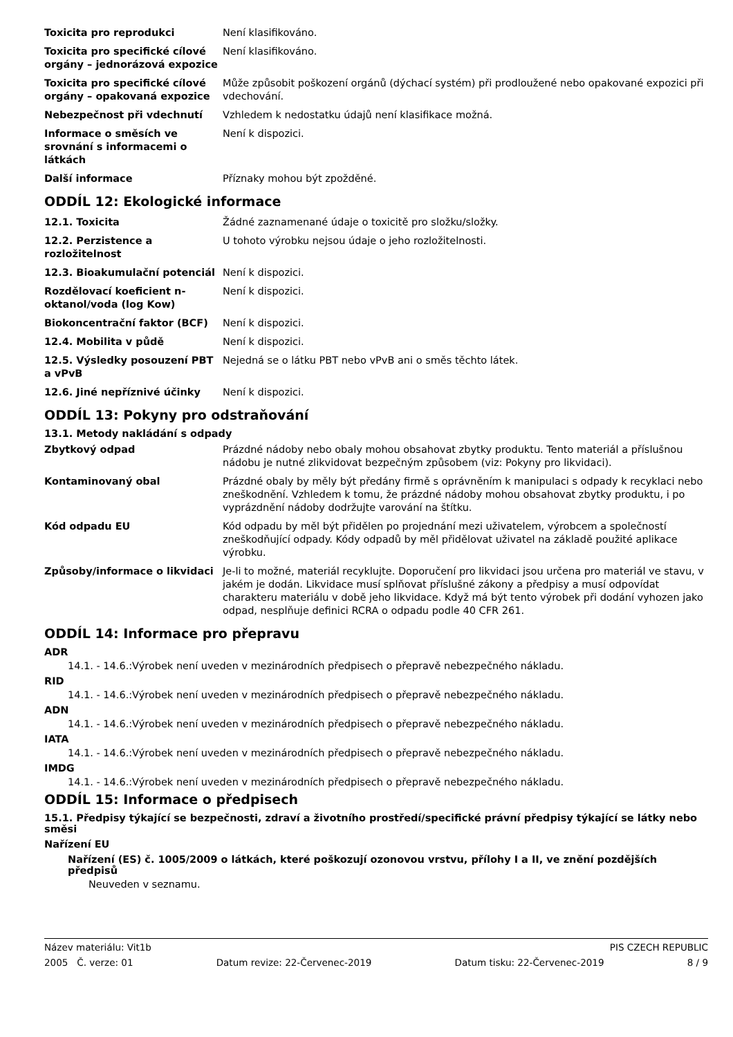| Toxicita pro reprodukci | Není klasifikováno. |
| Toxicita pro specifické cílové orgány – jednorázová expozice | Není klasifikováno. |
| Toxicita pro specifické cílové orgány – opakovaná expozice | Může způsobit poškození orgánů (dýchací systém) při prodloužené nebo opakované expozici při vdechování. |
| Nebezpečnost při vdechnutí | Vzhledem k nedostatku údajů není klasifikace možná. |
| Informace o směsích ve srovnání s informacemi o látkách | Není k dispozici. |
| Další informace | Příznaky mohou být zpožděné. |
ODDÍL 12: Ekologické informace
| 12.1. Toxicita | Žádné zaznamenané údaje o toxicitě pro složku/složky. |
| 12.2. Perzistence a rozložitelnost | U tohoto výrobku nejsou údaje o jeho rozložitelnosti. |
| 12.3. Bioakumulační potenciál | Není k dispozici. |
| Rozdělovací koeficient n-oktanol/voda (log Kow) | Není k dispozici. |
| Biokoncentrační faktor (BCF) | Není k dispozici. |
| 12.4. Mobilita v půdě | Není k dispozici. |
| 12.5. Výsledky posouzení PBT a vPvB | Nejedná se o látku PBT nebo vPvB ani o směs těchto látek. |
| 12.6. Jiné nepříznivé účinky | Není k dispozici. |
ODDÍL 13: Pokyny pro odstraňování
13.1. Metody nakládání s odpady
| Zbytkový odpad | Prázdné nádoby nebo obaly mohou obsahovat zbytky produktu. Tento materiál a příslušnou nádobu je nutné zlikvidovat bezpečným způsobem (viz: Pokyny pro likvidaci). |
| Kontaminovaný obal | Prázdné obaly by měly být předány firmě s oprávněním k manipulaci s odpady k recyklaci nebo zneškodnění. Vzhledem k tomu, že prázdné nádoby mohou obsahovat zbytky produktu, i po vyprázdnění nádoby dodržujte varování na štítku. |
| Kód odpadu EU | Kód odpadu by měl být přidělen po projednání mezi uživatelem, výrobcem a společností zneškodňující odpady. Kódy odpadů by měl přidělovat uživatel na základě použité aplikace výrobku. |
| Způsoby/informace o likvidaci | Je-li to možné, materiál recyklujte. Doporučení pro likvidaci jsou určena pro materiál ve stavu, v jakém je dodán. Likvidace musí splňovat příslušné zákony a předpisy a musí odpovídat charakteru materiálu v době jeho likvidace. Když má být tento výrobek při dodání vyhozen jako odpad, nesplňuje definici RCRA o odpadu podle 40 CFR 261. |
ODDÍL 14: Informace pro přepravu
ADR
14.1. - 14.6.:Výrobek není uveden v mezinárodních předpisech o přepravě nebezpečného nákladu.
RID
14.1. - 14.6.:Výrobek není uveden v mezinárodních předpisech o přepravě nebezpečného nákladu.
ADN
14.1. - 14.6.:Výrobek není uveden v mezinárodních předpisech o přepravě nebezpečného nákladu.
IATA
14.1. - 14.6.:Výrobek není uveden v mezinárodních předpisech o přepravě nebezpečného nákladu.
IMDG
14.1. - 14.6.:Výrobek není uveden v mezinárodních předpisech o přepravě nebezpečného nákladu.
ODDÍL 15: Informace o předpisech
15.1. Předpisy týkající se bezpečnosti, zdraví a životního prostředí/specifické právní předpisy týkající se látky nebo směsi
Nařízení EU
Nařízení (ES) č. 1005/2009 o látkách, které poškozují ozonovou vrstvu, přílohy I a II, ve znění pozdějších předpisů
Neuveden v seznamu.
Název materiálu: Vit1b PIS CZECH REPUBLIC
2005 Č. verze: 01 Datum revize: 22-Červenec-2019 Datum tisku: 22-Červenec-2019 8 / 9